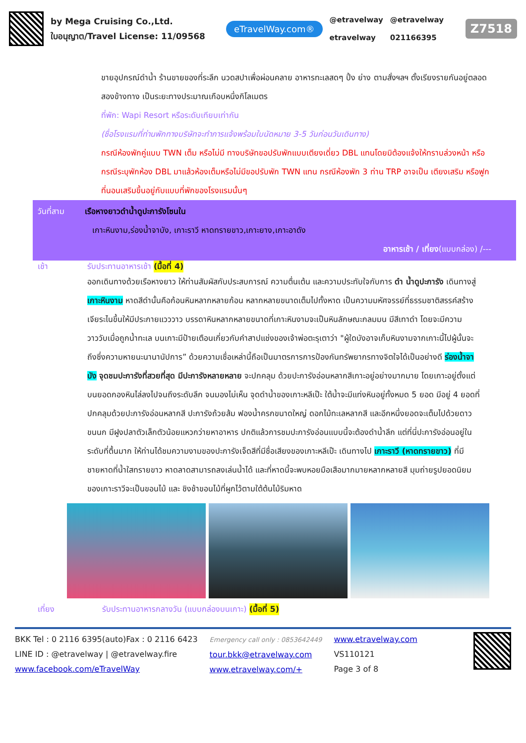by Mega Cruising Co.,Ltd.
ใบอนุญาต/Travel License: 11/09568
eTravelWay.com®
@etravelway
etravelway
@etravelway
021166395
Z7518
ขายอุปกรณ์ดำน้ำ ร้านขายของที่ระลึก นวดสปาเพื่อผ่อนคลาย อาหารทะเลสดๆ ปิ้ง ย่าง ตามสั่งฯลฯ ตั้งเรียงรายกันอยู่ตลอดสองข้างทาง เป็นระยะทางประมาณเกือบหนึ่งกิโลเมตร
ที่พัก: Wapi Resort หรือระดับเทียบเท่ากัน
(ชื่อโรงแรมที่ท่านพักทางบริษัทจะทำการแจ้งพร้อมใบนัดหมาย 3-5 วันก่อนวันเดินทาง)
กรณีห้องพักคู่แบบ TWN เต็ม หรือไม่มี ทางบริษัทขอปรับพักแบบเตียงเดี่ยว DBL แทนโดยมิต้องแจ้งให้ทราบล่วงหน้า หรือ กรณีระบุพักห้อง DBL มาแล้วห้องเต็มหรือไม่มีขอปรับพัก TWN แทน กรณีห้องพัก 3 ท่าน TRP อาจเป็น เตียงเสริม หรือฟูกที่นอนเสริมขึ้นอยู่กับแบบที่พักของโรงแรมนั้นๆ
วันที่สาม เรือหางยาวดำน้ำดูปะการังโซนใน
เกาะหินงาม,ร่องน้ำจาบัง, เกาะราวี หาดทรายขาว,เกาะยาง,เกาะอาดัง
อาหารเช้า / เที่ยง(แบบกล่อง) /---
เช้า รับประทานอาหารเช้า (มื้อที่ 4)
ออกเดินทางด้วยเรือหางยาว ให้ท่านสัมผัสกับประสบการณ์ ความตื่นเต้น และความประทับใจกับการ ดำ น้ำดูปะการัง เดินทางสู่ เกาะหินงาม หาดสีดำนั้นคือก้อนหินหลากหลายก้อน หลากหลายขนาดเต็มไปทั้งหาด เป็นความมหัศจรรย์ที่ธรรมชาติสรรค์สร้างเจียระไนขึ้นให้มีประกายแวววาว บรรดาหินหลากหลายขนาดที่เกาะหินงามจะเป็นหินลักษณะกลมมน มีสีเทาดำ โดยจะมีความวาววับเมื่อถูกน้ำทะเล บนเกาะมีป้ายเตือนเกี่ยวกับคำสาปแช่งของเจ้าพ่อตะรุเตาว่า "ผู้ใดบังอาจเก็บหินงามจากเกาะนี้ไปผู้นั้นจะถึงซึ่งความหายนะนานานัปการ” ด้วยความเชื่อเหล่านี้ถือเป็นมาตรการการป้องกันทรัพยากรทางจิตใจได้เป็นอย่างดี ร่องน้ำจาบัง จุดชมปะการังที่สวยที่สุด มีปะการังหลายหลาย จะปกคลุม ด้วยปะการังอ่อนหลากสีเกาะอยู่อย่างมากมาย โดยเกาะอยู่ตั้งแต่บนยอดกองหินไล่ลงไปจนถึงระดับลึก จนมองไม่เห็น จุดดำน้ำของเกาะหลีเป๊ะ ใต้น้ำจะมีแท่งหินอยู่ทั้งหมด 5 ยอด มีอยู่ 4 ยอดที่ปกคลุมด้วยปะการังอ่อนหลากสี ปะการังถ้วยส้ม ฟองน้ำครกขนาดใหญ่ ดอกไม้ทะเลหลากสี และอีกหนึ่งยอดจะเต็มไปด้วยดาวขนนก มีฝูงปลาตัวเล็กตัวน้อยแหวกว่ายหาอาหาร ปกติแล้วการชมปะการังอ่อนแบบนี้จะต้องดำน้ำลึก แต่ที่นี่ปะการังอ่อนอยู่ในระดับที่ตื้นมาก ให้ท่านได้ชมความงามของปะการังเจ็ดสีที่มีชื่อเสียงของเกาะหลีเป๊ะ เดินทางไป เกาะราวี (หาดทรายขาว) ที่มีชายหาดที่น้ำใสทรายขาว หาดลาดสามารถลงเล่นน้ำได้ และที่หาดนี้จะพบหอยมือเสือมากมายหลากหลายสี มุมถ่ายรูปยอดนิยมของเกาะราวีจะเป็นขอนไม้ และ ชิงช้าขอนไม้ที่ผูกไว้ตามใต้ต้นไม้ริมหาด
เที่ยง รับประทานอาหารกลางวัน (แบบกล่องบนเกาะ) (มื้อที่ 5)
BKK Tel : 0 2116 6395(auto)Fax : 0 2116 6423
LINE ID : @etravelway | @etravelway.fire
www.facebook.com/eTravelWay
Emergency call only : 0853642449
tour.bkk@etravelway.com
www.etravelway.com/+
www.etravelway.com
VS110121
Page 3 of 8